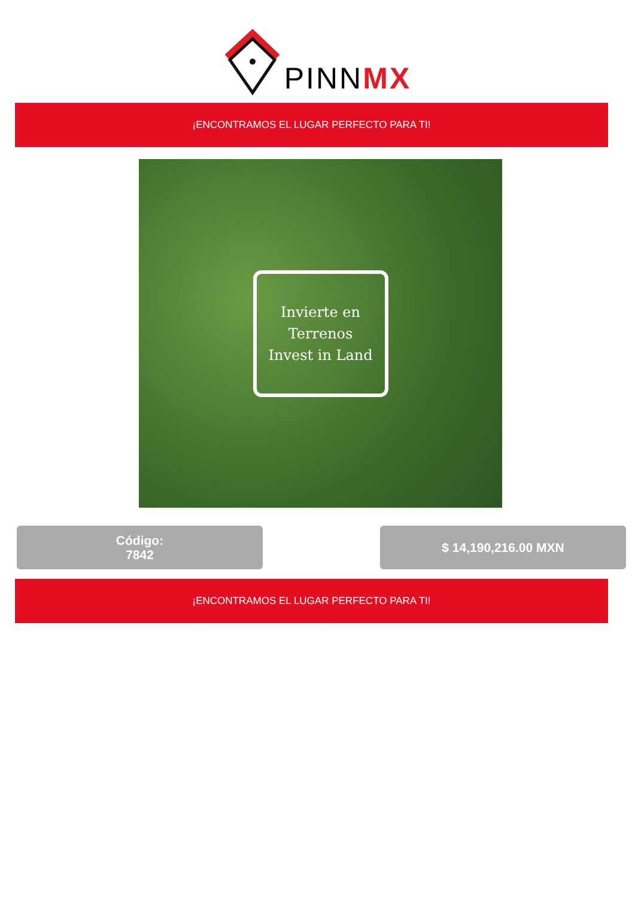PINNMX
¡ENCONTRAMOS EL LUGAR PERFECTO PARA TI!
Invierte en Terrenos
Invest in Land
Código:
7842
$ 14,190,216.00 MXN
¡ENCONTRAMOS EL LUGAR PERFECTO PARA TI!